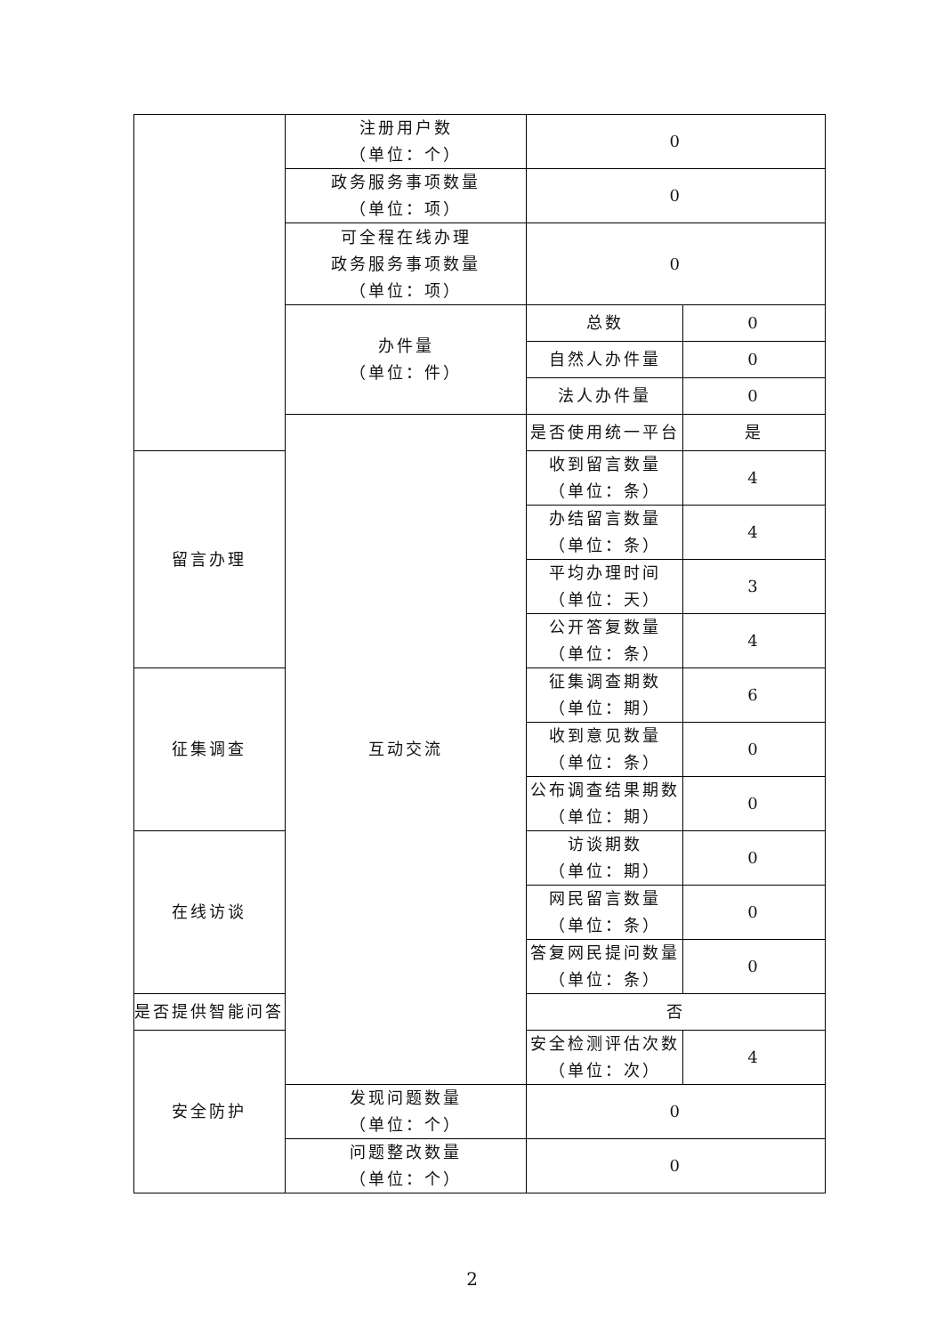| | 注册用户数 （单位：个） | 0 | |
| | 政务服务事项数量 （单位：项） | 0 | |
| | 可全程在线办理 政务服务事项数量 （单位：项） | 0 | |
| | 办件量 （单位：件） | 总数 | 0 |
| | | 自然人办件量 | 0 |
| | | 法人办件量 | 0 |
| | 互动交流 | 是否使用统一平台 | 是 |
| 留言办理 | | 收到留言数量 （单位：条） | 4 |
| | | 办结留言数量 （单位：条） | 4 |
| | | 平均办理时间 （单位：天） | 3 |
| | | 公开答复数量 （单位：条） | 4 |
| 征集调查 | | 征集调查期数 （单位：期） | 6 |
| | | 收到意见数量 （单位：条） | 0 |
| | | 公布调查结果期数 （单位：期） | 0 |
| 在线访谈 | | 访谈期数 （单位：期） | 0 |
| | | 网民留言数量 （单位：条） | 0 |
| | | 答复网民提问数量 （单位：条） | 0 |
| 是否提供智能问答 | | 否 | |
| 安全防护 | | 安全检测评估次数 （单位：次） | 4 |
| | 发现问题数量 （单位：个） | 0 | |
| | 问题整改数量 （单位：个） | 0 | |
2